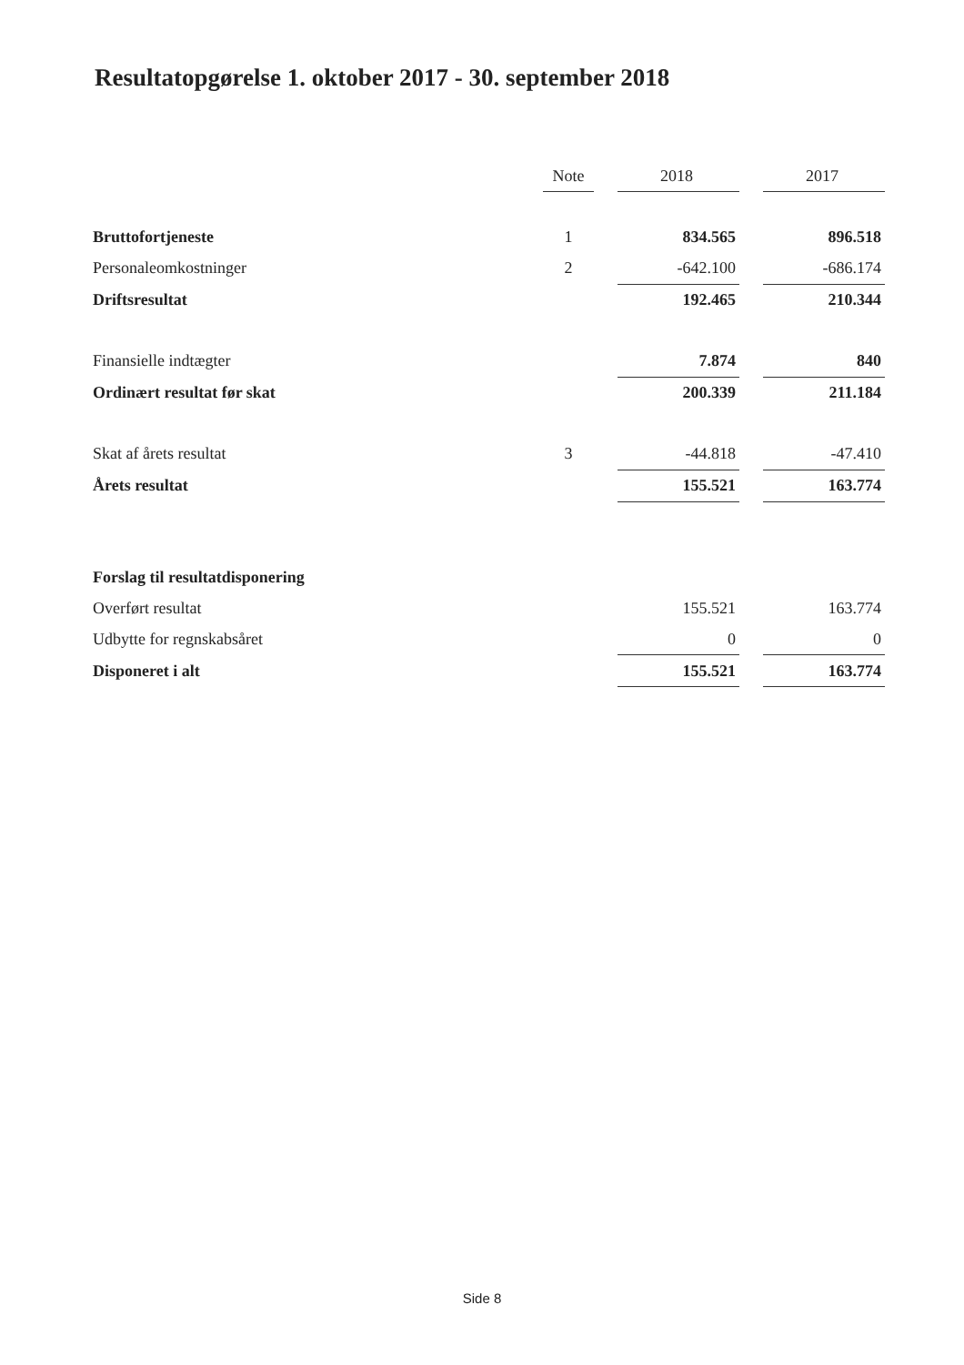Resultatopgørelse 1. oktober 2017 - 30. september 2018
| | Note | | 2018 | | 2017 |
| --- | --- | --- | --- | --- | --- |
| Bruttofortjeneste | 1 | | 834.565 | | 896.518 |
| Personaleomkostninger | 2 | | -642.100 | | -686.174 |
| Driftsresultat | | | 192.465 | | 210.344 |
| Finansielle indtægter | | | 7.874 | | 840 |
| Ordinært resultat før skat | | | 200.339 | | 211.184 |
| Skat af årets resultat | 3 | | -44.818 | | -47.410 |
| Årets resultat | | | 155.521 | | 163.774 |
| Forslag til resultatdisponering | | | | | |
| Overført resultat | | | 155.521 | | 163.774 |
| Udbytte for regnskabsåret | | | 0 | | 0 |
| Disponeret i alt | | | 155.521 | | 163.774 |
Side 8